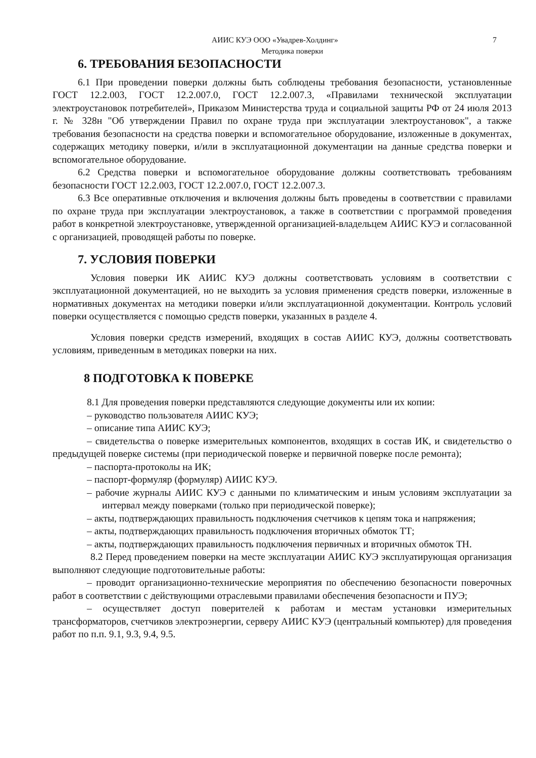АИИС КУЭ ООО «Увадрев-Холдинг» 7
Методика поверки
6. ТРЕБОВАНИЯ БЕЗОПАСНОСТИ
6.1 При проведении поверки должны быть соблюдены требования безопасности, установленные ГОСТ 12.2.003, ГОСТ 12.2.007.0, ГОСТ 12.2.007.3, «Правилами технической эксплуатации электроустановок потребителей», Приказом Министерства труда и социальной защиты РФ от 24 июля 2013 г. № 328н "Об утверждении Правил по охране труда при эксплуатации электроустановок", а также требования безопасности на средства поверки и вспомогательное оборудование, изложенные в документах, содержащих методику поверки, и/или в эксплуатационной документации на данные средства поверки и вспомогательное оборудование.
6.2 Средства поверки и вспомогательное оборудование должны соответствовать требованиям безопасности ГОСТ 12.2.003, ГОСТ 12.2.007.0, ГОСТ 12.2.007.3.
6.3 Все оперативные отключения и включения должны быть проведены в соответствии с правилами по охране труда при эксплуатации электроустановок, а также в соответствии с программой проведения работ в конкретной электроустановке, утвержденной организацией-владельцем АИИС КУЭ и согласованной с организацией, проводящей работы по поверке.
7. УСЛОВИЯ ПОВЕРКИ
Условия поверки ИК АИИС КУЭ должны соответствовать условиям в соответствии с эксплуатационной документацией, но не выходить за условия применения средств поверки, изложенные в нормативных документах на методики поверки и/или эксплуатационной документации. Контроль условий поверки осуществляется с помощью средств поверки, указанных в разделе 4.
Условия поверки средств измерений, входящих в состав АИИС КУЭ, должны соответствовать условиям, приведенным в методиках поверки на них.
8 ПОДГОТОВКА К ПОВЕРКЕ
8.1 Для проведения поверки представляются следующие документы или их копии:
– руководство пользователя АИИС КУЭ;
– описание типа АИИС КУЭ;
– свидетельства о поверке измерительных компонентов, входящих в состав ИК, и свидетельство о предыдущей поверке системы (при периодической поверке и первичной поверке после ремонта);
– паспорта-протоколы на ИК;
– паспорт-формуляр (формуляр) АИИС КУЭ.
– рабочие журналы АИИС КУЭ с данными по климатическим и иным условиям эксплуатации за интервал между поверками (только при периодической поверке);
– акты, подтверждающих правильность подключения счетчиков к цепям тока и напряжения;
– акты, подтверждающих правильность подключения вторичных обмоток ТТ;
– акты, подтверждающих правильность подключения первичных и вторичных обмоток ТН.
8.2 Перед проведением поверки на месте эксплуатации АИИС КУЭ эксплуатирующая организация выполняют следующие подготовительные работы:
– проводит организационно-технические мероприятия по обеспечению безопасности поверочных работ в соответствии с действующими отраслевыми правилами обеспечения безопасности и ПУЭ;
– осуществляет доступ поверителей к работам и местам установки измерительных трансформаторов, счетчиков электроэнергии, серверу АИИС КУЭ (центральный компьютер) для проведения работ по п.п. 9.1, 9.3, 9.4, 9.5.